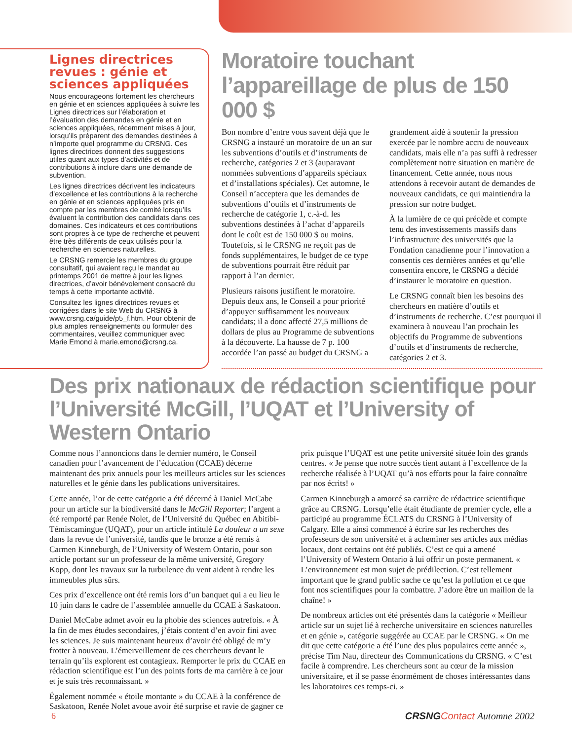Lignes directrices revues : génie et sciences appliquées
Nous encourageons fortement les chercheurs en génie et en sciences appliquées à suivre les Lignes directrices sur l’élaboration et l’évaluation des demandes en génie et en sciences appliquées, récemment mises à jour, lorsqu’ils préparent des demandes destinées à n’importe quel programme du CRSNG. Ces lignes directrices donnent des suggestions utiles quant aux types d’activités et de contributions à inclure dans une demande de subvention.
Les lignes directrices décrivent les indicateurs d’excellence et les contributions à la recherche en génie et en sciences appliquées pris en compte par les membres de comité lorsqu’ils évaluent la contribution des candidats dans ces domaines. Ces indicateurs et ces contributions sont propres à ce type de recherche et peuvent être très différents de ceux utilisés pour la recherche en sciences naturelles.
Le CRSNG remercie les membres du groupe consultatif, qui avaient reçu le mandat au printemps 2001 de mettre à jour les lignes directrices, d’avoir bénévolement consacré du temps à cette importante activité.
Consultez les lignes directrices revues et corrigées dans le site Web du CRSNG à www.crsng.ca/guide/p5_f.htm. Pour obtenir de plus amples renseignements ou formuler des commentaires, veuillez communiquer avec Marie Emond à marie.emond@crsng.ca.
Moratoire touchant l’appareillage de plus de 150 000 $
Bon nombre d’entre vous savent déjà que le CRSNG a instauré un moratoire de un an sur les subventions d’outils et d’instruments de recherche, catégories 2 et 3 (auparavant nommées subventions d’appareils spéciaux et d’installations spéciales). Cet automne, le Conseil n’acceptera que les demandes de subventions d’outils et d’instruments de recherche de catégorie 1, c.-à-d. les subventions destinées à l’achat d’appareils dont le coût est de 150 000 $ ou moins. Toutefois, si le CRSNG ne reçoit pas de fonds supplémentaires, le budget de ce type de subventions pourrait être réduit par rapport à l’an dernier.
Plusieurs raisons justifient le moratoire. Depuis deux ans, le Conseil a pour priorité d’appuyer suffisamment les nouveaux candidats; il a donc affecté 27,5 millions de dollars de plus au Programme de subventions à la découverte. La hausse de 7 p. 100 accordée l’an passé au budget du CRSNG a grandement aidé à soutenir la pression exercée par le nombre accru de nouveaux candidats, mais elle n’a pas suffi à redresser complètement notre situation en matière de financement. Cette année, nous nous attendons à recevoir autant de demandes de nouveaux candidats, ce qui maintiendra la pression sur notre budget.
À la lumière de ce qui précède et compte tenu des investissements massifs dans l’infrastructure des universités que la Fondation canadienne pour l’innovation a consentis ces dernières années et qu’elle consentira encore, le CRSNG a décidé d’instaurer le moratoire en question.
Le CRSNG connaît bien les besoins des chercheurs en matière d’outils et d’instruments de recherche. C’est pourquoi il examinera à nouveau l’an prochain les objectifs du Programme de subventions d’outils et d’instruments de recherche, catégories 2 et 3.
Des prix nationaux de rédaction scientifique pour l’Université McGill, l’UQAT et l’University of Western Ontario
Comme nous l’annoncions dans le dernier numéro, le Conseil canadien pour l’avancement de l’éducation (CCAE) décerne maintenant des prix annuels pour les meilleurs articles sur les sciences naturelles et le génie dans les publications universitaires.
Cette année, l’or de cette catégorie a été décerné à Daniel McCabe pour un article sur la biodiversité dans le McGill Reporter; l’argent a été remporté par Renée Nolet, de l’Université du Québec en Abitibi-Témiscamingue (UQAT), pour un article intitulé La douleur a un sexe dans la revue de l’université, tandis que le bronze a été remis à Carmen Kinneburgh, de l’University of Western Ontario, pour son article portant sur un professeur de la même université, Gregory Kopp, dont les travaux sur la turbulence du vent aident à rendre les immeubles plus sûrs.
Ces prix d’excellence ont été remis lors d’un banquet qui a eu lieu le 10 juin dans le cadre de l’assemblée annuelle du CCAE à Saskatoon.
Daniel McCabe admet avoir eu la phobie des sciences autrefois. « À la fin de mes études secondaires, j’étais content d’en avoir fini avec les sciences. Je suis maintenant heureux d’avoir été obligé de m’y frotter à nouveau. L’émerveillement de ces chercheurs devant le terrain qu’ils explorent est contagieux. Remporter le prix du CCAE en rédaction scientifique est l’un des points forts de ma carrière à ce jour et je suis très reconnaissant. »
Également nommée « étoile montante » du CCAE à la conférence de Saskatoon, Renée Nolet avoue avoir été surprise et ravie de gagner ce prix puisque l’UQAT est une petite université située loin des grands centres. « Je pense que notre succès tient autant à l’excellence de la recherche réalisée à l’UQAT qu’à nos efforts pour la faire connaître par nos écrits! »
Carmen Kinneburgh a amorcé sa carrière de rédactrice scientifique grâce au CRSNG. Lorsqu’elle était étudiante de premier cycle, elle a participé au programme ÉCLATS du CRSNG à l’University of Calgary. Elle a ainsi commencé à écrire sur les recherches des professeurs de son université et à acheminer ses articles aux médias locaux, dont certains ont été publiés. C’est ce qui a amené l’University of Western Ontario à lui offrir un poste permanent. « L’environnement est mon sujet de prédilection. C’est tellement important que le grand public sache ce qu’est la pollution et ce que font nos scientifiques pour la combattre. J’adore être un maillon de la chaîne! »
De nombreux articles ont été présentés dans la catégorie « Meilleur article sur un sujet lié à recherche universitaire en sciences naturelles et en génie », catégorie suggérée au CCAE par le CRSNG. « On me dit que cette catégorie a été l’une des plus populaires cette année », précise Tim Nau, directeur des Communications du CRSNG. « C’est facile à comprendre. Les chercheurs sont au cœur de la mission universitaire, et il se passe énormément de choses intéressantes dans les laboratoires ces temps-ci. »
6 CRSNG Contact Automne 2002